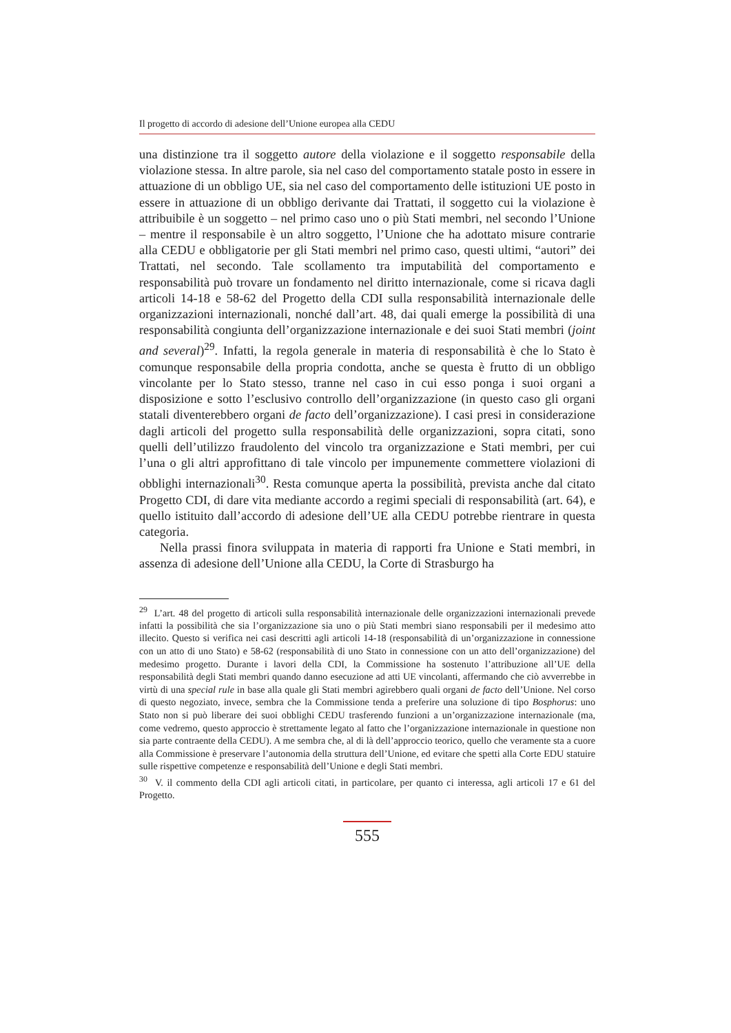Il progetto di accordo di adesione dell’Unione europea alla CEDU
una distinzione tra il soggetto autore della violazione e il soggetto responsabile della violazione stessa. In altre parole, sia nel caso del comportamento statale posto in essere in attuazione di un obbligo UE, sia nel caso del comportamento delle istituzioni UE posto in essere in attuazione di un obbligo derivante dai Trattati, il soggetto cui la violazione è attribuibile è un soggetto – nel primo caso uno o più Stati membri, nel secondo l’Unione – mentre il responsabile è un altro soggetto, l’Unione che ha adottato misure contrarie alla CEDU e obbligatorie per gli Stati membri nel primo caso, questi ultimi, “autori” dei Trattati, nel secondo. Tale scollamento tra imputabilità del comportamento e responsabilità può trovare un fondamento nel diritto internazionale, come si ricava dagli articoli 14-18 e 58-62 del Progetto della CDI sulla responsabilità internazionale delle organizzazioni internazionali, nonché dall’art. 48, dai quali emerge la possibilità di una responsabilità congiunta dell’organizzazione internazionale e dei suoi Stati membri (joint and several)<sup>29</sup>. Infatti, la regola generale in materia di responsabilità è che lo Stato è comunque responsabile della propria condotta, anche se questa è frutto di un obbligo vincolante per lo Stato stesso, tranne nel caso in cui esso ponga i suoi organi a disposizione e sotto l’esclusivo controllo dell’organizzazione (in questo caso gli organi statali diventerebbero organi de facto dell’organizzazione). I casi presi in considerazione dagli articoli del progetto sulla responsabilità delle organizzazioni, sopra citati, sono quelli dell’utilizzo fraudolento del vincolo tra organizzazione e Stati membri, per cui l’una o gli altri approfittano di tale vincolo per impunemente commettere violazioni di obblighi internazionali<sup>30</sup>. Resta comunque aperta la possibilità, prevista anche dal citato Progetto CDI, di dare vita mediante accordo a regimi speciali di responsabilità (art. 64), e quello istituito dall’accordo di adesione dell’UE alla CEDU potrebbe rientrare in questa categoria.
Nella prassi finora sviluppata in materia di rapporti fra Unione e Stati membri, in assenza di adesione dell’Unione alla CEDU, la Corte di Strasburgo ha
<sup>29</sup> L’art. 48 del progetto di articoli sulla responsabilità internazionale delle organizzazioni internazionali prevede infatti la possibilità che sia l’organizzazione sia uno o più Stati membri siano responsabili per il medesimo atto illecito. Questo si verifica nei casi descritti agli articoli 14-18 (responsabilità di un’organizzazione in connessione con un atto di uno Stato) e 58-62 (responsabilità di uno Stato in connessione con un atto dell’organizzazione) del medesimo progetto. Durante i lavori della CDI, la Commissione ha sostenuto l’attribuzione all’UE della responsabilità degli Stati membri quando danno esecuzione ad atti UE vincolanti, affermando che ciò avverrebbe in virtù di una special rule in base alla quale gli Stati membri agirebbero quali organi de facto dell’Unione. Nel corso di questo negoziato, invece, sembra che la Commissione tenda a preferire una soluzione di tipo Bosphorus: uno Stato non si può liberare dei suoi obblighi CEDU trasferendo funzioni a un’organizzazione internazionale (ma, come vedremo, questo approccio è strettamente legato al fatto che l’organizzazione internazionale in questione non sia parte contraente della CEDU). A me sembra che, al di là dell’approccio teorico, quello che veramente sta a cuore alla Commissione è preservare l’autonomia della struttura dell’Unione, ed evitare che spetti alla Corte EDU statuire sulle rispettive competenze e responsabilità dell’Unione e degli Stati membri.
<sup>30</sup> V. il commento della CDI agli articoli citati, in particolare, per quanto ci interessa, agli articoli 17 e 61 del Progetto.
555